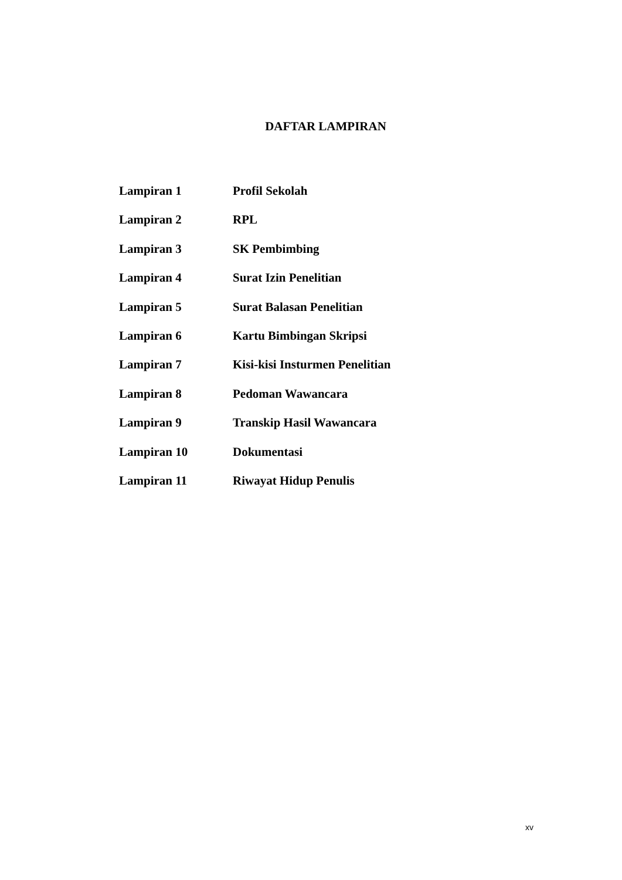DAFTAR LAMPIRAN
Lampiran 1 Profil Sekolah
Lampiran 2 RPL
Lampiran 3 SK Pembimbing
Lampiran 4 Surat Izin Penelitian
Lampiran 5 Surat Balasan Penelitian
Lampiran 6 Kartu Bimbingan Skripsi
Lampiran 7 Kisi-kisi Insturmen Penelitian
Lampiran 8 Pedoman Wawancara
Lampiran 9 Transkip Hasil Wawancara
Lampiran 10 Dokumentasi
Lampiran 11 Riwayat Hidup Penulis
xv